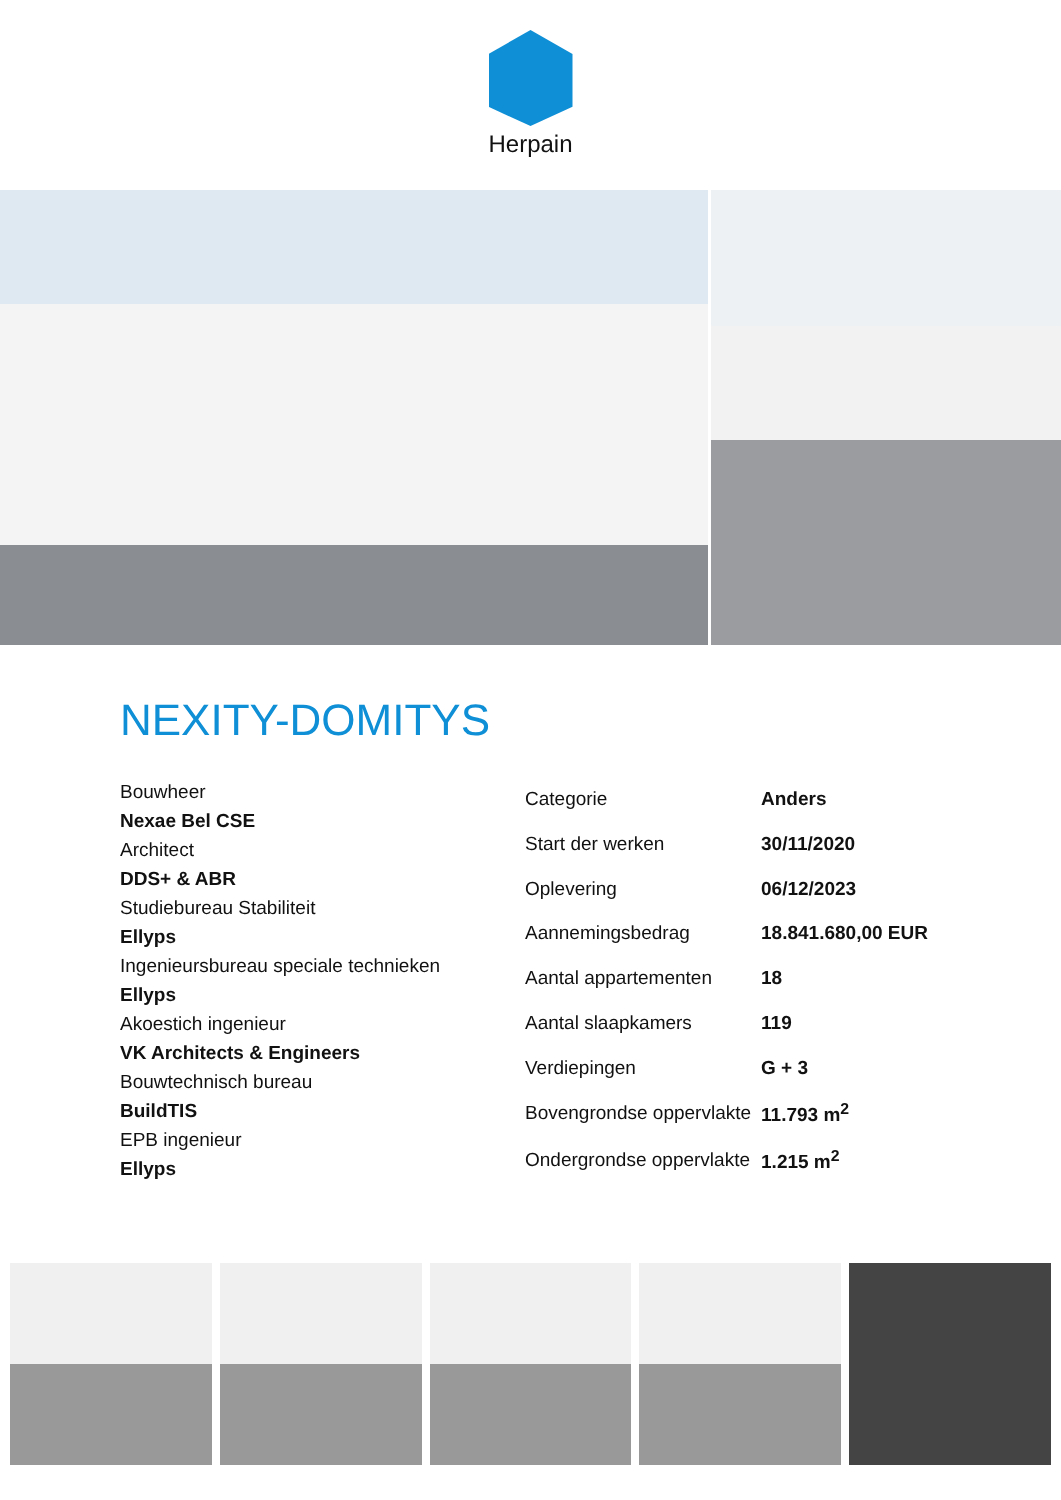Herpain
NEXITY-DOMITYS
Bouwheer
Nexae Bel CSE
Architect
DDS+ & ABR
Studiebureau Stabiliteit
Ellyps
Ingenieursbureau speciale technieken
Ellyps
Akoestich ingenieur
VK Architects & Engineers
Bouwtechnisch bureau
BuildTIS
EPB ingenieur
Ellyps
| Categorie | Anders |
| Start der werken | 30/11/2020 |
| Oplevering | 06/12/2023 |
| Aannemingsbedrag | 18.841.680,00 EUR |
| Aantal appartementen | 18 |
| Aantal slaapkamers | 119 |
| Verdiepingen | G + 3 |
| Bovengrondse oppervlakte | 11.793 m<sup>2</sup> |
| Ondergrondse oppervlakte | 1.215 m<sup>2</sup> |